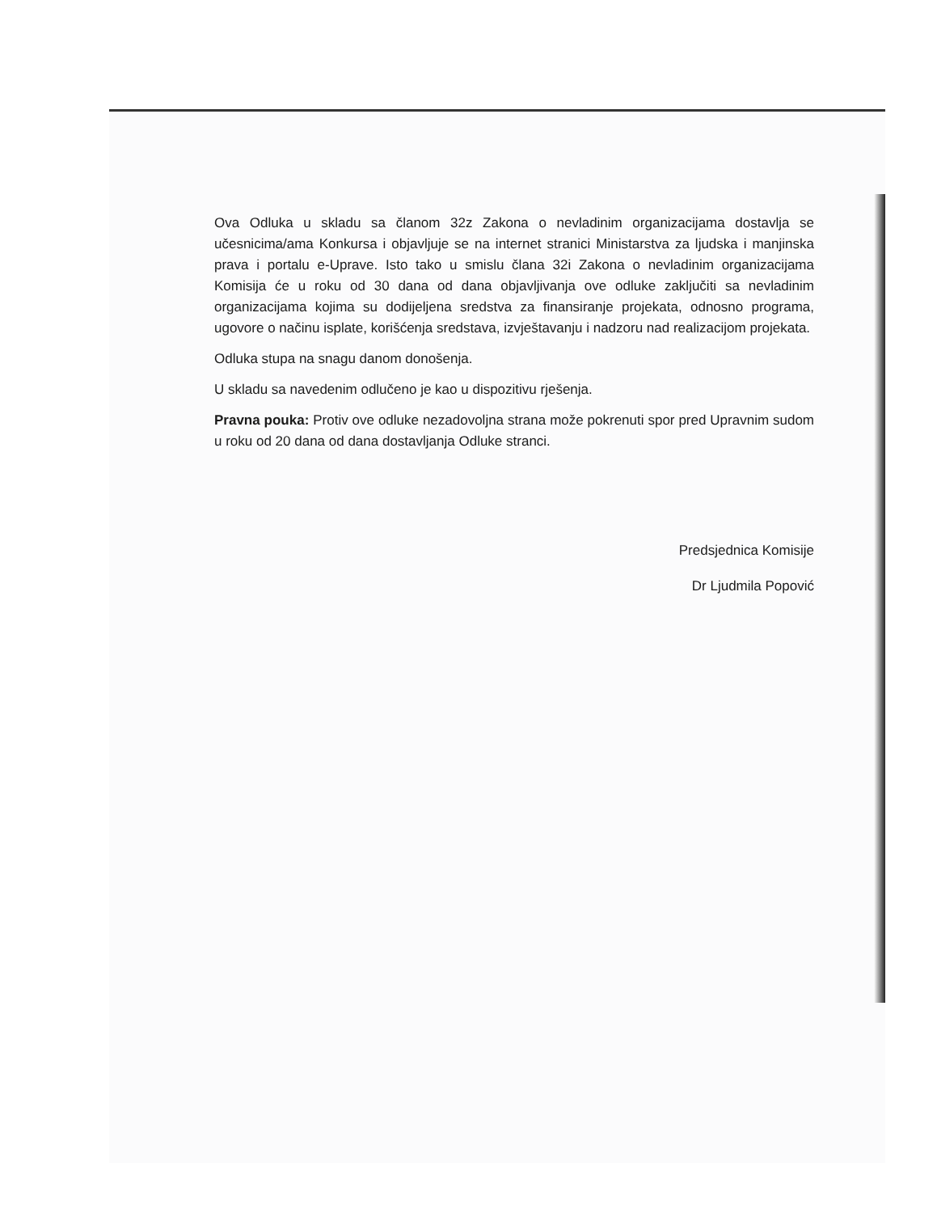Ova Odluka u skladu sa članom 32z Zakona o nevladinim organizacijama dostavlja se učesnicima/ama Konkursa i objavljuje se na internet stranici Ministarstva za ljudska i manjinska prava i portalu e-Uprave. Isto tako u smislu člana 32i Zakona o nevladinim organizacijama Komisija će u roku od 30 dana od dana objavljivanja ove odluke zaključiti sa nevladinim organizacijama kojima su dodijeljena sredstva za finansiranje projekata, odnosno programa, ugovore o načinu isplate, korišćenja sredstava, izvještavanju i nadzoru nad realizacijom projekata.
Odluka stupa na snagu danom donošenja.
U skladu sa navedenim odlučeno je kao u dispozitivu rješenja.
Pravna pouka: Protiv ove odluke nezadovoljna strana može pokrenuti spor pred Upravnim sudom u roku od 20 dana od dana dostavljanja Odluke stranci.
Predsjednica Komisije
Dr Ljudmila Popović